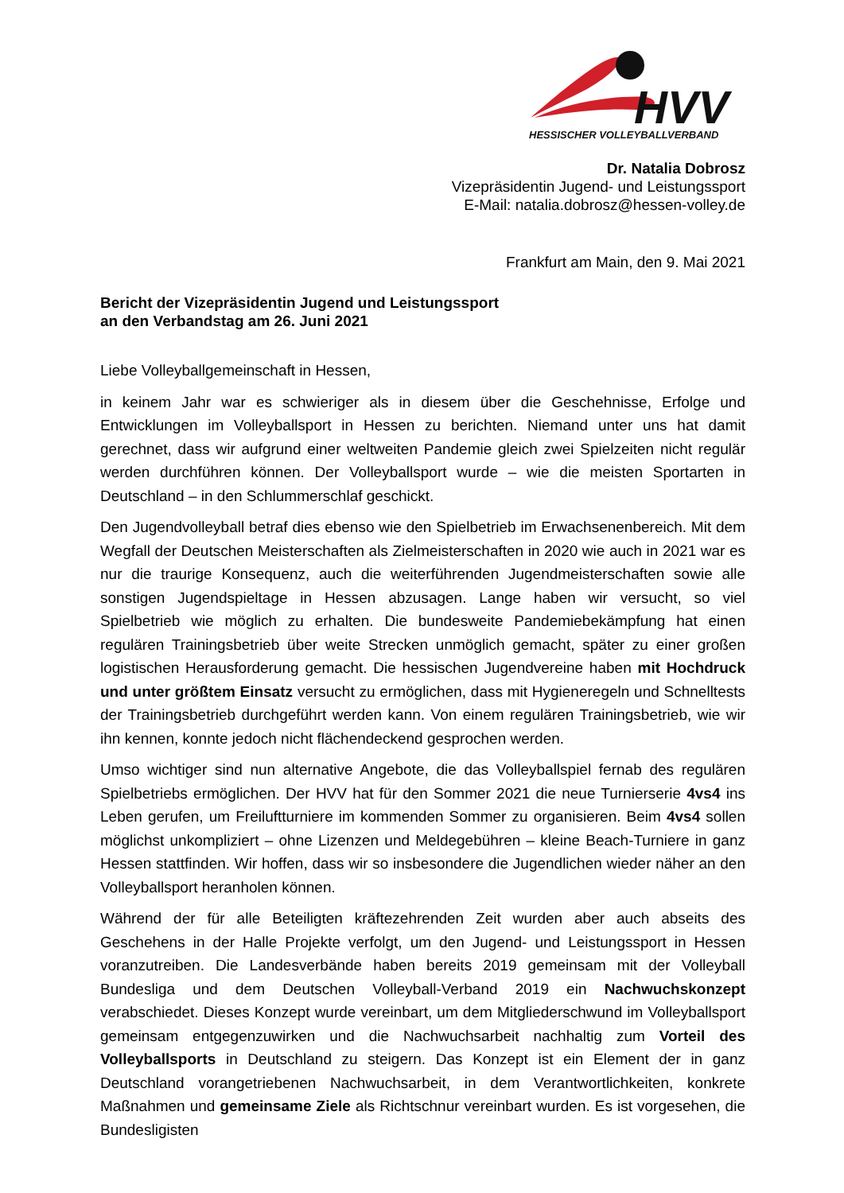HVV
HESSISCHER VOLLEYBALLVERBAND
Dr. Natalia Dobrosz
Vizepräsidentin Jugend- und Leistungssport
E-Mail: natalia.dobrosz@hessen-volley.de
Frankfurt am Main, den 9. Mai 2021
Bericht der Vizepräsidentin Jugend und Leistungssport
an den Verbandstag am 26. Juni 2021
Liebe Volleyballgemeinschaft in Hessen,
in keinem Jahr war es schwieriger als in diesem über die Geschehnisse, Erfolge und Entwicklungen im Volleyballsport in Hessen zu berichten. Niemand unter uns hat damit gerechnet, dass wir aufgrund einer weltweiten Pandemie gleich zwei Spielzeiten nicht regulär werden durchführen können. Der Volleyballsport wurde – wie die meisten Sportarten in Deutschland – in den Schlummerschlaf geschickt.
Den Jugendvolleyball betraf dies ebenso wie den Spielbetrieb im Erwachsenenbereich. Mit dem Wegfall der Deutschen Meisterschaften als Zielmeisterschaften in 2020 wie auch in 2021 war es nur die traurige Konsequenz, auch die weiterführenden Jugendmeisterschaften sowie alle sonstigen Jugendspieltage in Hessen abzusagen. Lange haben wir versucht, so viel Spielbetrieb wie möglich zu erhalten. Die bundesweite Pandemiebekämpfung hat einen regulären Trainingsbetrieb über weite Strecken unmöglich gemacht, später zu einer großen logistischen Herausforderung gemacht. Die hessischen Jugendvereine haben mit Hochdruck und unter größtem Einsatz versucht zu ermöglichen, dass mit Hygieneregeln und Schnelltests der Trainingsbetrieb durchgeführt werden kann. Von einem regulären Trainingsbetrieb, wie wir ihn kennen, konnte jedoch nicht flächendeckend gesprochen werden.
Umso wichtiger sind nun alternative Angebote, die das Volleyballspiel fernab des regulären Spielbetriebs ermöglichen. Der HVV hat für den Sommer 2021 die neue Turnierserie 4vs4 ins Leben gerufen, um Freiluftturniere im kommenden Sommer zu organisieren. Beim 4vs4 sollen möglichst unkompliziert – ohne Lizenzen und Meldegebühren – kleine Beach-Turniere in ganz Hessen stattfinden. Wir hoffen, dass wir so insbesondere die Jugendlichen wieder näher an den Volleyballsport heranholen können.
Während der für alle Beteiligten kräftezehrenden Zeit wurden aber auch abseits des Geschehens in der Halle Projekte verfolgt, um den Jugend- und Leistungssport in Hessen voranzutreiben. Die Landesverbände haben bereits 2019 gemeinsam mit der Volleyball Bundesliga und dem Deutschen Volleyball-Verband 2019 ein Nachwuchskonzept verabschiedet. Dieses Konzept wurde vereinbart, um dem Mitgliederschwund im Volleyballsport gemeinsam entgegenzuwirken und die Nachwuchsarbeit nachhaltig zum Vorteil des Volleyballsports in Deutschland zu steigern. Das Konzept ist ein Element der in ganz Deutschland vorangetriebenen Nachwuchsarbeit, in dem Verantwortlichkeiten, konkrete Maßnahmen und gemeinsame Ziele als Richtschnur vereinbart wurden. Es ist vorgesehen, die Bundesligisten